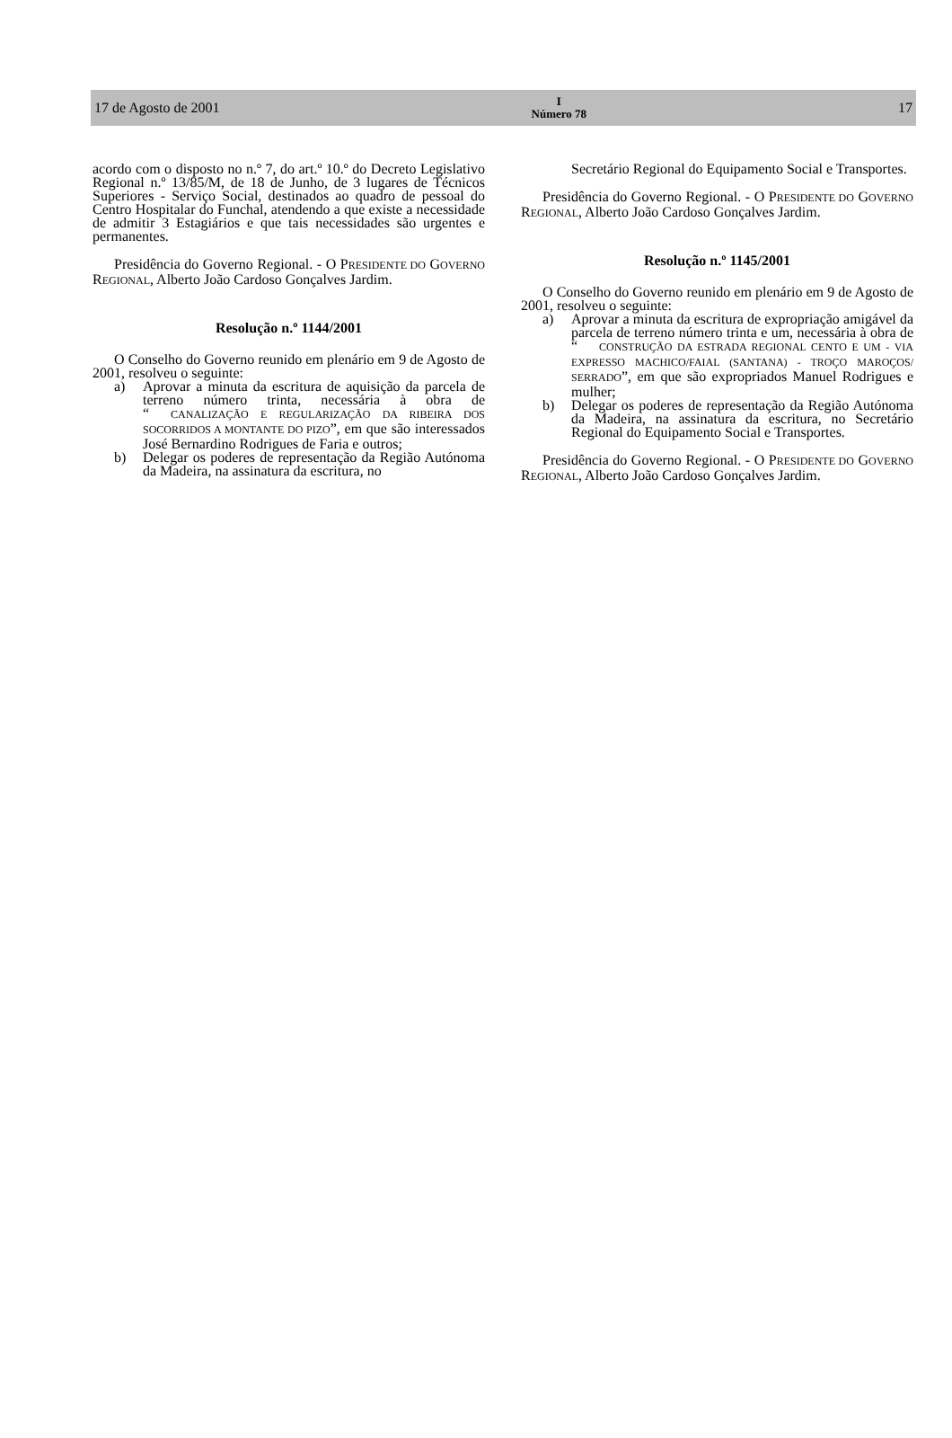17 de Agosto de 2001 I
Número 78 17
acordo com o disposto no n.º 7, do art.º 10.º do Decreto Legislativo Regional n.º 13/85/M, de 18 de Junho, de 3 lugares de Técnicos Superiores - Serviço Social, destinados ao quadro de pessoal do Centro Hospitalar do Funchal, atendendo a que existe a necessidade de admitir 3 Estagiários e que tais necessidades são urgentes e permanentes.
Presidência do Governo Regional. - O PRESIDENTE DO GOVERNO REGIONAL, Alberto João Cardoso Gonçalves Jardim.
Resolução n.º 1144/2001
O Conselho do Governo reunido em plenário em 9 de Agosto de 2001, resolveu o seguinte:
a) Aprovar a minuta da escritura de aquisição da parcela de terreno número trinta, necessária à obra de “CANALIZAÇÃO E REGULARIZAÇÃO DA RIBEIRA DOS SOCORRIDOS A MONTANTE DO PIZO”, em que são interessados José Bernardino Rodrigues de Faria e outros;
b) Delegar os poderes de representação da Região Autónoma da Madeira, na assinatura da escritura, no
Secretário Regional do Equipamento Social e Transportes.
Presidência do Governo Regional. - O PRESIDENTE DO GOVERNO REGIONAL, Alberto João Cardoso Gonçalves Jardim.
Resolução n.º 1145/2001
O Conselho do Governo reunido em plenário em 9 de Agosto de 2001, resolveu o seguinte:
a) Aprovar a minuta da escritura de expropriação amigável da parcela de terreno número trinta e um, necessária à obra de “CONSTRUÇÃO DA ESTRADA REGIONAL CENTO E UM - VIA EXPRESSO MACHICO/FAIAL (SANTANA) - TROÇO MAROÇOS/ SERRADO”, em que são expropriados Manuel Rodrigues e mulher;
b) Delegar os poderes de representação da Região Autónoma da Madeira, na assinatura da escritura, no Secretário Regional do Equipamento Social e Transportes.
Presidência do Governo Regional. - O PRESIDENTE DO GOVERNO REGIONAL, Alberto João Cardoso Gonçalves Jardim.